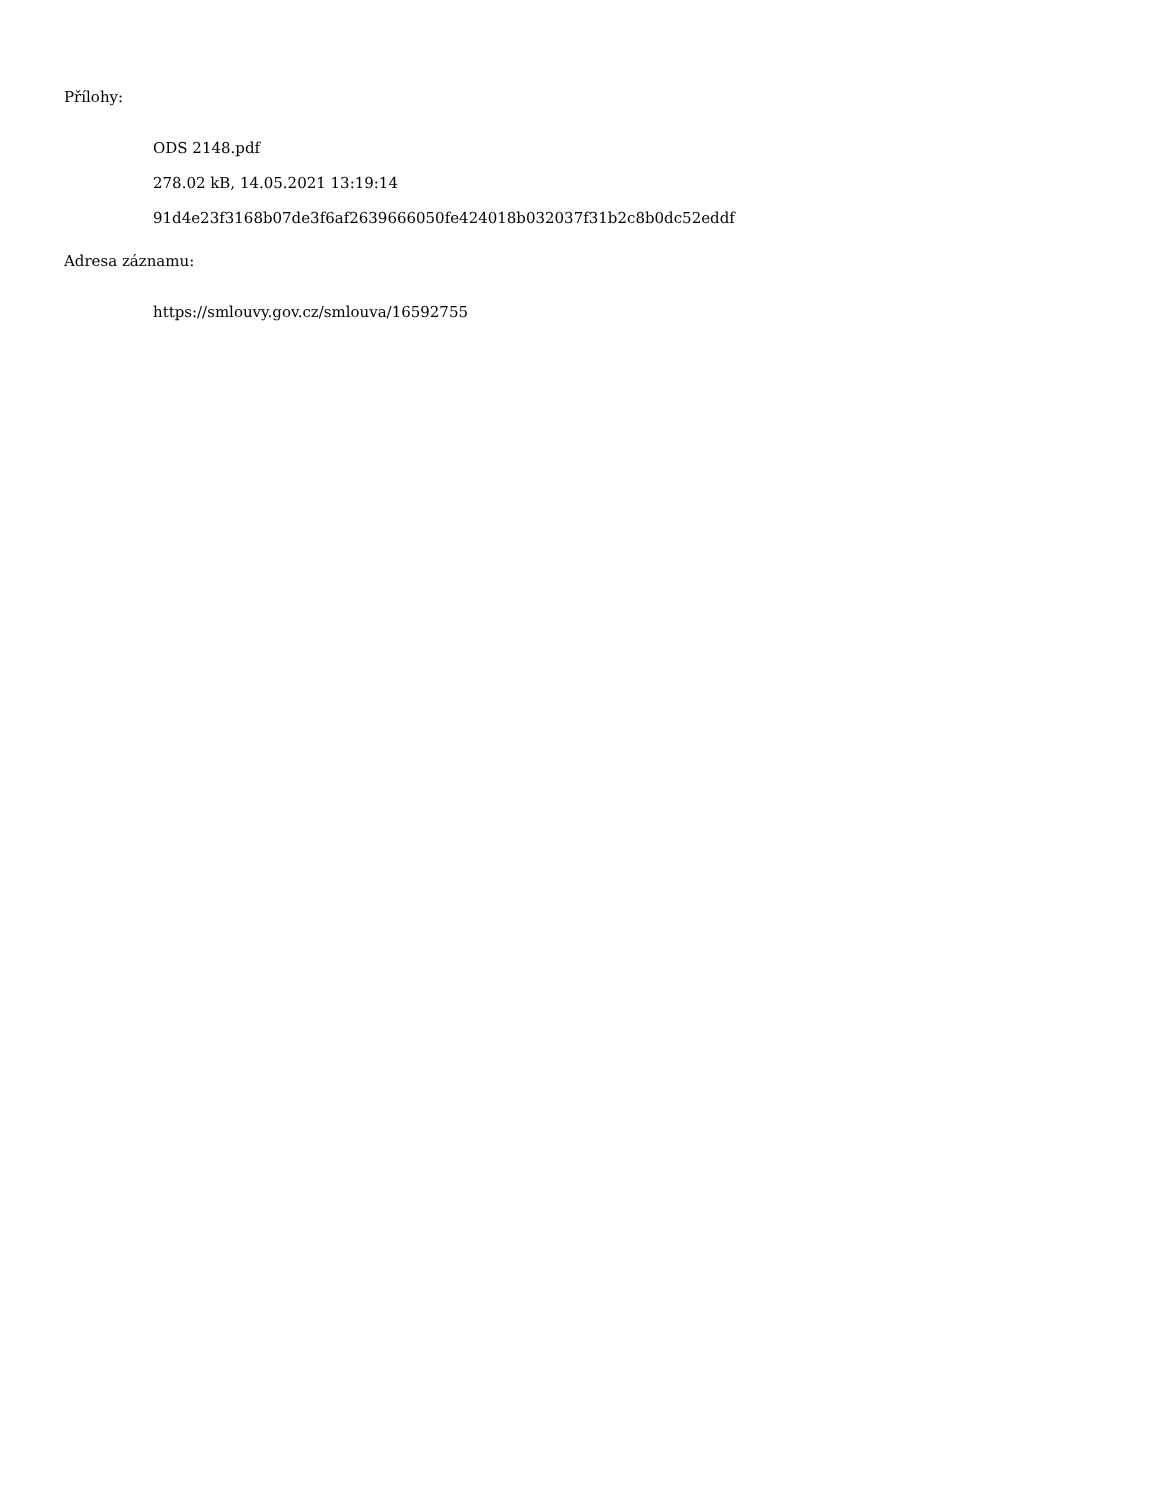Přílohy:
ODS 2148.pdf
278.02 kB, 14.05.2021 13:19:14
91d4e23f3168b07de3f6af2639666050fe424018b032037f31b2c8b0dc52eddf
Adresa záznamu:
https://smlouvy.gov.cz/smlouva/16592755